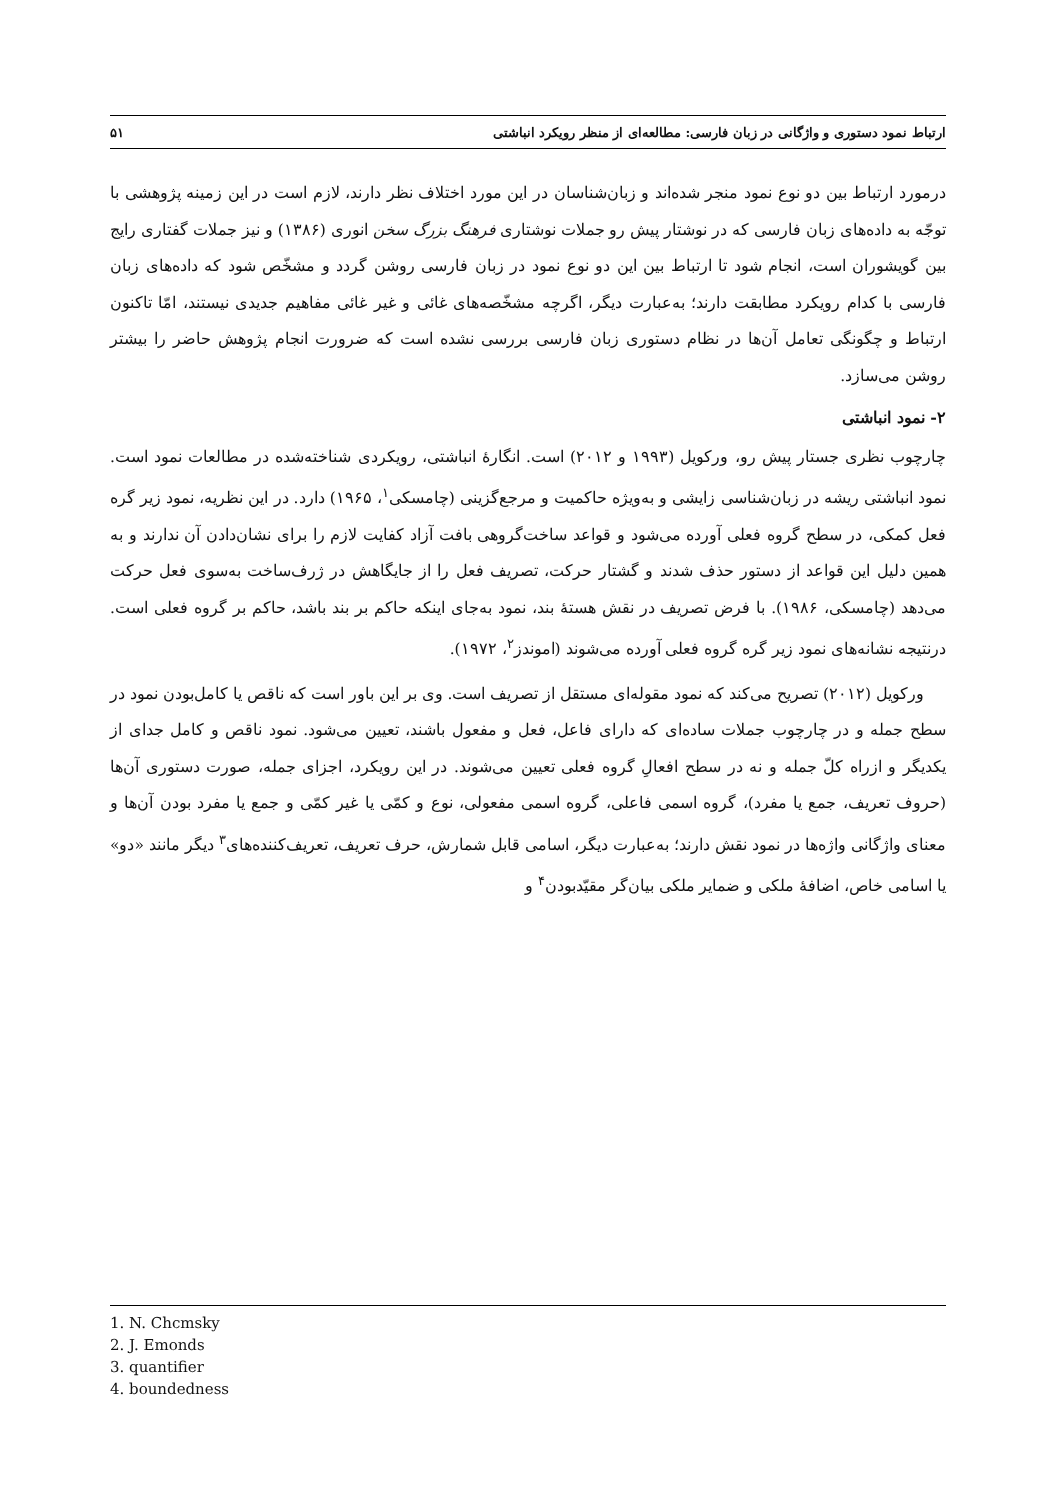ارتباط نمود دستوری و واژگانی در زبان فارسی: مطالعه‌ای از منظر رویکرد انباشتی ۵۱
درمورد ارتباط بین دو نوع نمود منجر شده‌اند و زبان‌شناسان در این مورد اختلاف نظر دارند، لازم است در این زمینه پژوهشی با توجّه به داده‌های زبان فارسی که در نوشتار پیش رو جملات نوشتاری فرهنگ بزرگ سخن انوری (۱۳۸۶) و نیز جملات گفتاری رایج بین گویشوران است، انجام شود تا ارتباط بین این دو نوع نمود در زبان فارسی روشن گردد و مشخّص شود که داده‌های زبان فارسی با کدام رویکرد مطابقت دارند؛ به‌عبارت دیگر، اگرچه مشخّصه‌های غائی و غیر غائی مفاهیم جدیدی نیستند، امّا تاکنون ارتباط و چگونگی تعامل آن‌ها در نظام دستوری زبان فارسی بررسی نشده است که ضرورت انجام پژوهش حاضر را بیشتر روشن می‌سازد.
۲- نمود انباشتی
چارچوب نظری جستار پیش رو، ورکویل (۱۹۹۳ و ۲۰۱۲) است. انگارهٔ انباشتی، رویکردی شناخته‌شده در مطالعات نمود است. نمود انباشتی ریشه در زبان‌شناسی زایشی و به‌ویژه حاکمیت و مرجع‌گزینی (چامسکی<sup>۱</sup>، ۱۹۶۵) دارد. در این نظریه، نمود زیر گره فعل کمکی، در سطح گروه فعلی آورده می‌شود و قواعد ساخت‌گروهی بافت آزاد کفایت لازم را برای نشان‌دادن آن ندارند و به همین دلیل این قواعد از دستور حذف شدند و گشتار حرکت، تصریف فعل را از جایگاهش در ژرف‌ساخت به‌سوی فعل حرکت می‌دهد (چامسکی، ۱۹۸۶). با فرض تصریف در نقش هستهٔ بند، نمود به‌جای اینکه حاکم بر بند باشد، حاکم بر گروه فعلی است. درنتیجه نشانه‌های نمود زیر گره گروه فعلی آورده می‌شوند (اموندز<sup>۲</sup>، ۱۹۷۲).
ورکویل (۲۰۱۲) تصریح می‌کند که نمود مقوله‌ای مستقل از تصریف است. وی بر این باور است که ناقص یا کامل‌بودن نمود در سطح جمله و در چارچوب جملات ساده‌ای که دارای فاعل، فعل و مفعول باشند، تعیین می‌شود. نمود ناقص و کامل جدای از یکدیگر و ازراه کلّ جمله و نه در سطح افعالِ گروه فعلی تعیین می‌شوند. در این رویکرد، اجزای جمله، صورت دستوری آن‌ها (حروف تعریف، جمع یا مفرد)، گروه اسمی فاعلی، گروه اسمی مفعولی، نوع و کمّی یا غیر کمّی و جمع یا مفرد بودن آن‌ها و معنای واژگانی واژه‌ها در نمود نقش دارند؛ به‌عبارت دیگر، اسامی قابل شمارش، حرف تعریف، تعریف‌کننده‌های<sup>۳</sup> دیگر مانند «دو» یا اسامی خاص، اضافهٔ ملکی و ضمایر ملکی بیان‌گر مقیّدبودن<sup>۴</sup> و
1. N. Chcmsky
2. J. Emonds
3. quantifier
4. boundedness